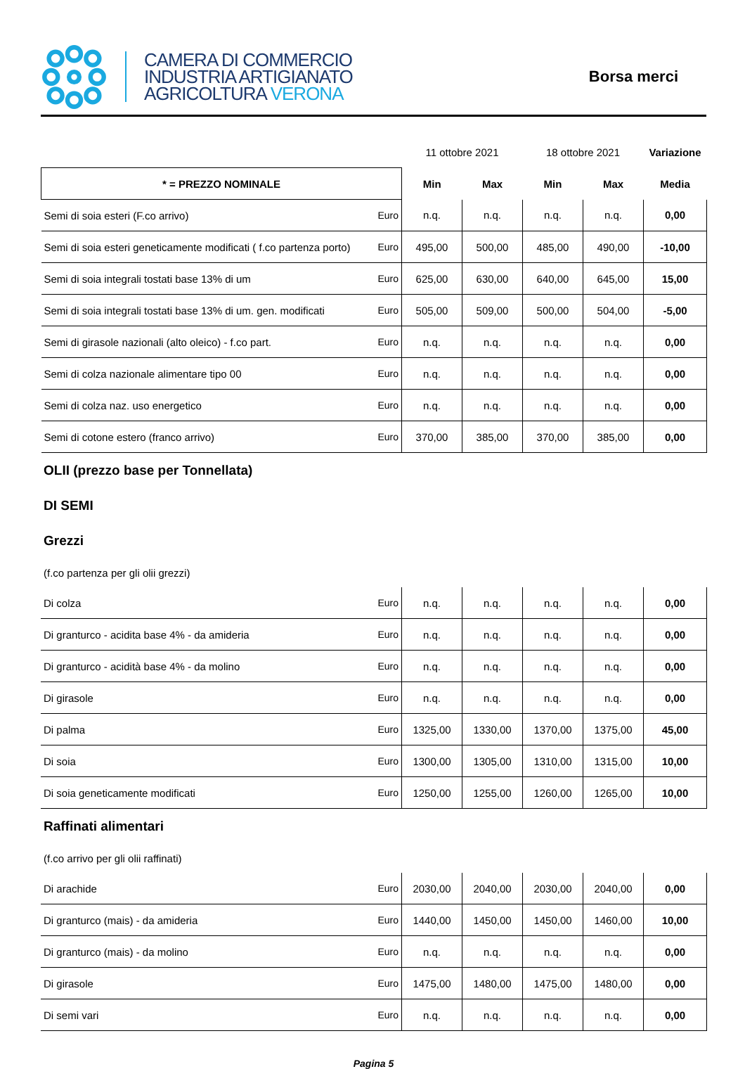CAMERA DI COMMERCIO
INDUSTRIA ARTIGIANATO
AGRICOLTURA VERONA
Borsa merci
| | | 11 ottobre 2021 | | 18 ottobre 2021 | | Variazione |
| * = PREZZO NOMINALE | | Min | Max | Min | Max | Media |
| Semi di soia esteri (F.co arrivo) | Euro | n.q. | n.q. | n.q. | n.q. | 0,00 |
| Semi di soia esteri geneticamente modificati ( f.co partenza porto) | Euro | 495,00 | 500,00 | 485,00 | 490,00 | -10,00 |
| Semi di soia integrali tostati base 13% di um | Euro | 625,00 | 630,00 | 640,00 | 645,00 | 15,00 |
| Semi di soia integrali tostati base 13% di um. gen. modificati | Euro | 505,00 | 509,00 | 500,00 | 504,00 | -5,00 |
| Semi di girasole nazionali (alto oleico) - f.co part. | Euro | n.q. | n.q. | n.q. | n.q. | 0,00 |
| Semi di colza nazionale alimentare tipo 00 | Euro | n.q. | n.q. | n.q. | n.q. | 0,00 |
| Semi di colza naz. uso energetico | Euro | n.q. | n.q. | n.q. | n.q. | 0,00 |
| Semi di cotone estero (franco arrivo) | Euro | 370,00 | 385,00 | 370,00 | 385,00 | 0,00 |
OLII (prezzo base per Tonnellata)
DI SEMI
Grezzi
(f.co partenza per gli olii grezzi)
| Di colza | Euro | n.q. | n.q. | n.q. | n.q. | 0,00 |
| Di granturco - acidita base 4% - da amideria | Euro | n.q. | n.q. | n.q. | n.q. | 0,00 |
| Di granturco - acidità base 4% - da molino | Euro | n.q. | n.q. | n.q. | n.q. | 0,00 |
| Di girasole | Euro | n.q. | n.q. | n.q. | n.q. | 0,00 |
| Di palma | Euro | 1325,00 | 1330,00 | 1370,00 | 1375,00 | 45,00 |
| Di soia | Euro | 1300,00 | 1305,00 | 1310,00 | 1315,00 | 10,00 |
| Di soia geneticamente modificati | Euro | 1250,00 | 1255,00 | 1260,00 | 1265,00 | 10,00 |
Raffinati alimentari
(f.co arrivo per gli olii raffinati)
| Di arachide | Euro | 2030,00 | 2040,00 | 2030,00 | 2040,00 | 0,00 |
| Di granturco (mais) - da amideria | Euro | 1440,00 | 1450,00 | 1450,00 | 1460,00 | 10,00 |
| Di granturco (mais) - da molino | Euro | n.q. | n.q. | n.q. | n.q. | 0,00 |
| Di girasole | Euro | 1475,00 | 1480,00 | 1475,00 | 1480,00 | 0,00 |
| Di semi vari | Euro | n.q. | n.q. | n.q. | n.q. | 0,00 |
Pagina 5